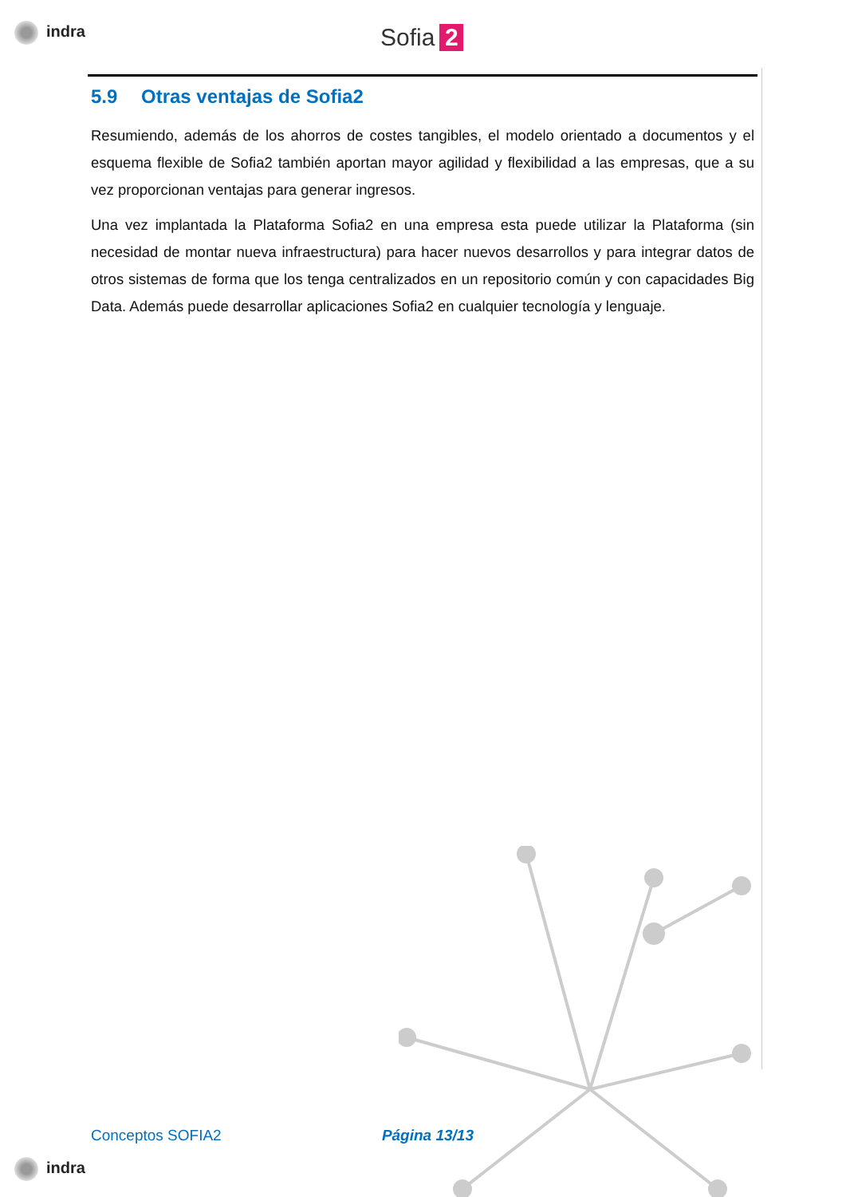indra Sofia 2
5.9 Otras ventajas de Sofia2
Resumiendo, además de los ahorros de costes tangibles, el modelo orientado a documentos y el esquema flexible de Sofia2 también aportan mayor agilidad y flexibilidad a las empresas, que a su vez proporcionan ventajas para generar ingresos.
Una vez implantada la Plataforma Sofia2 en una empresa esta puede utilizar la Plataforma (sin necesidad de montar nueva infraestructura) para hacer nuevos desarrollos y para integrar datos de otros sistemas de forma que los tenga centralizados en un repositorio común y con capacidades Big Data. Además puede desarrollar aplicaciones Sofia2 en cualquier tecnología y lenguaje.
Conceptos SOFIA2 Página 13/13
indra